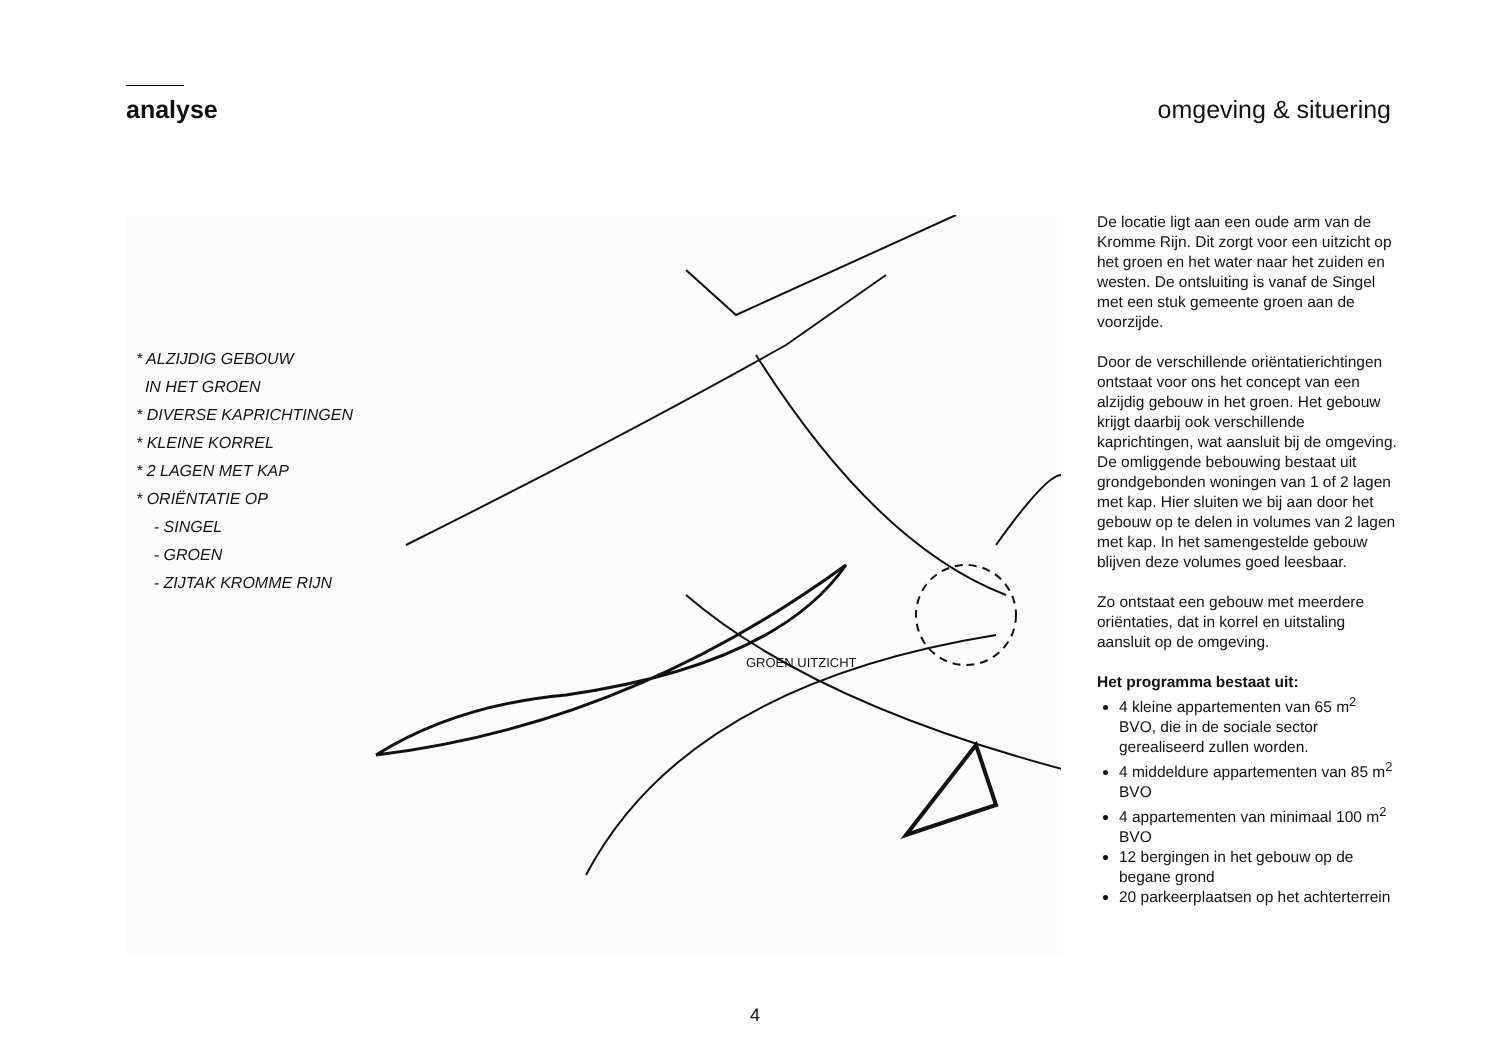analyse omgeving & situering
* ALZIJDIG GEBOUW
IN HET GROEN
* DIVERSE KAPRICHTINGEN
* KLEINE KORREL
* 2 LAGEN MET KAP
* ORIËNTATIE OP
- SINGEL
- GROEN
- ZIJTAK KROMME RIJN
GROEN UITZICHT
De locatie ligt aan een oude arm van de Kromme Rijn. Dit zorgt voor een uitzicht op het groen en het water naar het zuiden en westen. De ontsluiting is vanaf de Singel met een stuk gemeente groen aan de voorzijde.
Door de verschillende oriëntatierichtin­gen ontstaat voor ons het concept van een alzijdig gebouw in het groen. Het gebouw krijgt daarbij ook verschillen­de kaprichtingen, wat aansluit bij de omgeving. De omliggende bebouwing bestaat uit grondgebonden woningen van 1 of 2 lagen met kap. Hier sluiten we bij aan door het gebouw op te delen in volumes van 2 lagen met kap. In het samengestelde gebouw blijven deze volumes goed leesbaar.
Zo ontstaat een gebouw met meerdere oriëntaties, dat in korrel en uitstaling aansluit op de omgeving.
Het programma bestaat uit:
4 kleine appartementen van 65 m<sup>2</sup> BVO, die in de sociale sector gerealiseerd zullen worden.
4 middeldure appartementen van 85 m<sup>2</sup> BVO
4 appartementen van minimaal 100 m<sup>2</sup> BVO
12 bergingen in het gebouw op de begane grond
20 parkeerplaatsen op het achterterrein
4